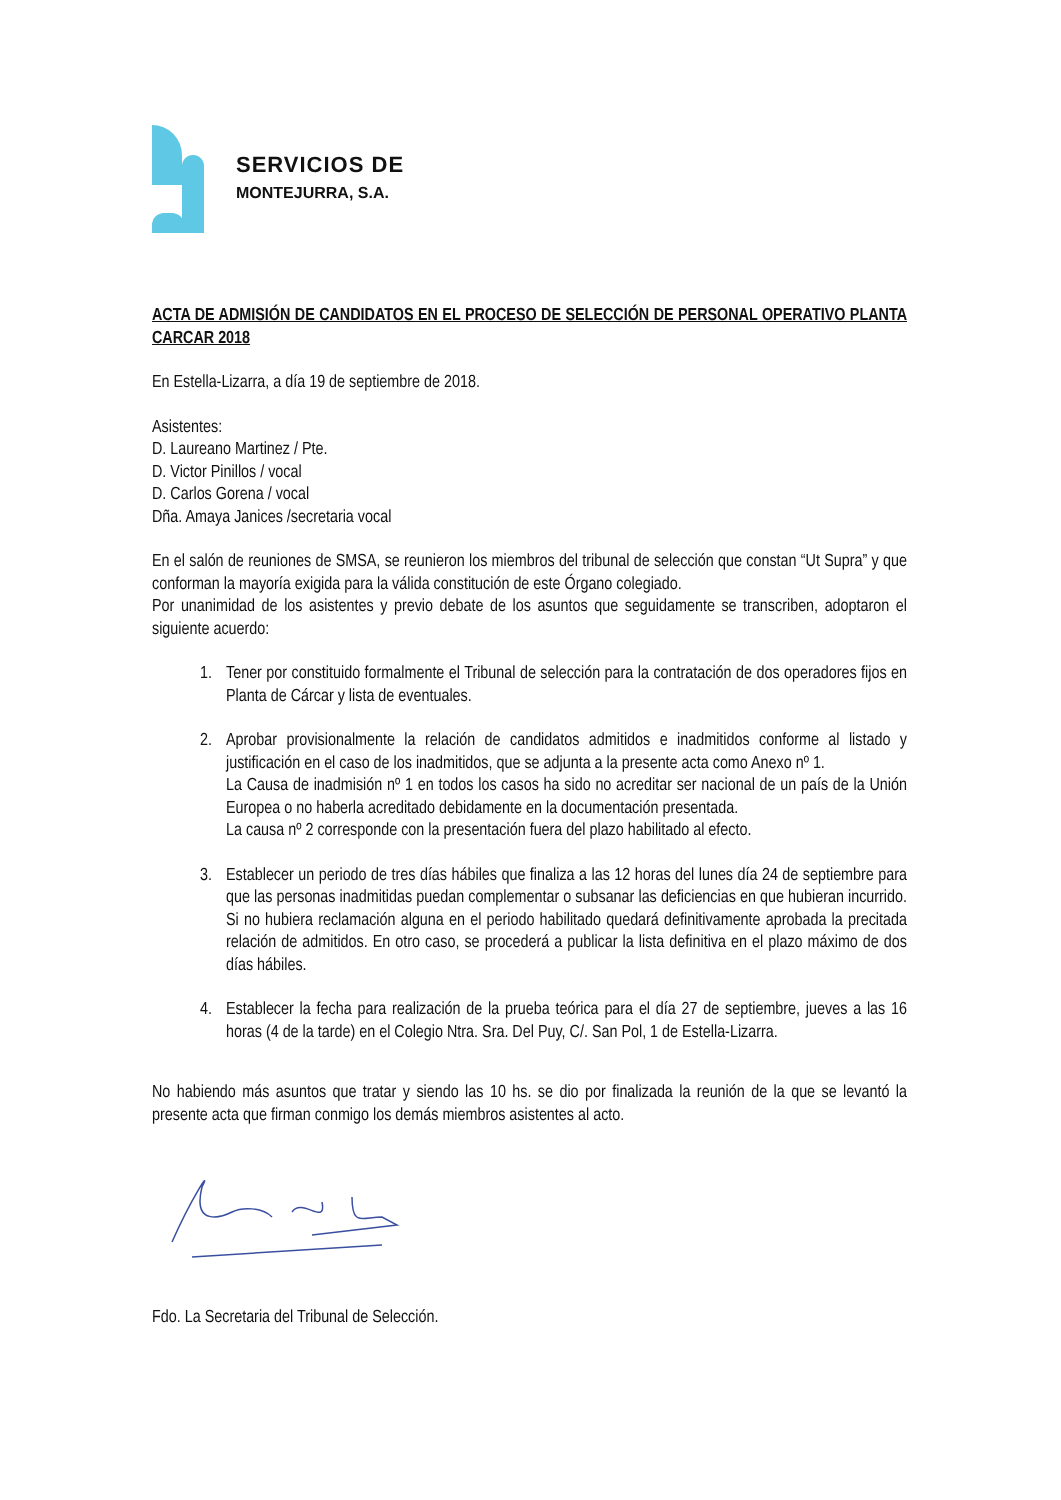SERVICIOS DE
MONTEJURRA, S.A.
ACTA DE ADMISIÓN DE CANDIDATOS EN EL PROCESO DE SELECCIÓN DE PERSONAL OPERATIVO PLANTA CARCAR 2018
En Estella-Lizarra, a día 19 de septiembre de 2018.
Asistentes:
D. Laureano Martinez / Pte.
D. Victor Pinillos / vocal
D. Carlos Gorena / vocal
Dña. Amaya Janices /secretaria vocal
En el salón de reuniones de SMSA, se reunieron los miembros del tribunal de selección que constan “Ut Supra” y que conforman la mayoría exigida para la válida constitución de este Órgano colegiado.
Por unanimidad de los asistentes y previo debate de los asuntos que seguidamente se transcriben, adoptaron el siguiente acuerdo:
1. Tener por constituido formalmente el Tribunal de selección para la contratación de dos operadores fijos en Planta de Cárcar y lista de eventuales.
2. Aprobar provisionalmente la relación de candidatos admitidos e inadmitidos conforme al listado y justificación en el caso de los inadmitidos, que se adjunta a la presente acta como Anexo nº 1.
La Causa de inadmisión nº 1 en todos los casos ha sido no acreditar ser nacional de un país de la Unión Europea o no haberla acreditado debidamente en la documentación presentada.
La causa nº 2 corresponde con la presentación fuera del plazo habilitado al efecto.
3. Establecer un periodo de tres días hábiles que finaliza a las 12 horas del lunes día 24 de septiembre para que las personas inadmitidas puedan complementar o subsanar las deficiencias en que hubieran incurrido. Si no hubiera reclamación alguna en el periodo habilitado quedará definitivamente aprobada la precitada relación de admitidos. En otro caso, se procederá a publicar la lista definitiva en el plazo máximo de dos días hábiles.
4. Establecer la fecha para realización de la prueba teórica para el día 27 de septiembre, jueves a las 16 horas (4 de la tarde) en el Colegio Ntra. Sra. Del Puy, C/. San Pol, 1 de Estella-Lizarra.
No habiendo más asuntos que tratar y siendo las 10 hs. se dio por finalizada la reunión de la que se levantó la presente acta que firman conmigo los demás miembros asistentes al acto.
Fdo. La Secretaria del Tribunal de Selección.